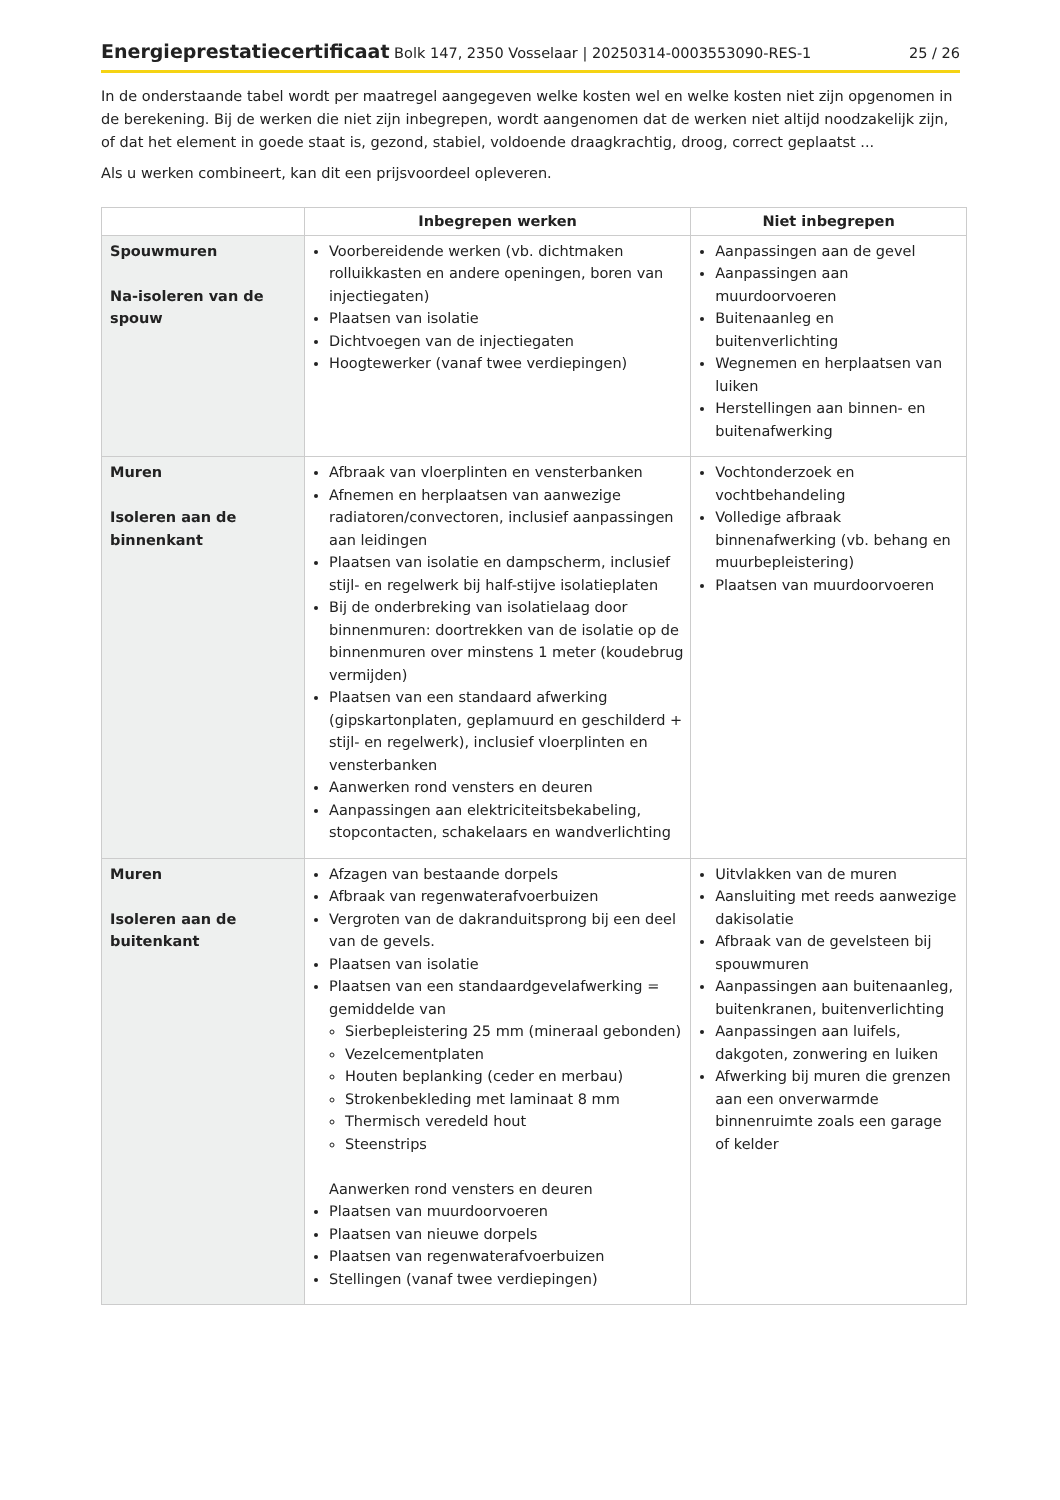Energieprestatiecertificaat Bolk 147, 2350 Vosselaar | 20250314-0003553090-RES-1 25 / 26
In de onderstaande tabel wordt per maatregel aangegeven welke kosten wel en welke kosten niet zijn opgenomen in de berekening. Bij de werken die niet zijn inbegrepen, wordt aangenomen dat de werken niet altijd noodzakelijk zijn, of dat het element in goede staat is, gezond, stabiel, voldoende draagkrachtig, droog, correct geplaatst ...
Als u werken combineert, kan dit een prijsvoordeel opleveren.
| | Inbegrepen werken | Niet inbegrepen |
| --- | --- | --- |
| Spouwmuren Na-isoleren van de spouw | Voorbereidende werken (vb. dichtmaken rolluikkasten en andere openingen, boren van injectiegaten) Plaatsen van isolatie Dichtvoegen van de injectiegaten Hoogtewerker (vanaf twee verdiepingen) | Aanpassingen aan de gevel Aanpassingen aan muurdoorvoeren Buitenaanleg en buitenverlichting Wegnemen en herplaatsen van luiken Herstellingen aan binnen- en buitenafwerking |
| Muren Isoleren aan de binnenkant | Afbraak van vloerplinten en vensterbanken Afnemen en herplaatsen van aanwezige radiatoren/convectoren, inclusief aanpassingen aan leidingen Plaatsen van isolatie en dampscherm, inclusief stijl- en regelwerk bij half-stijve isolatieplaten Bij de onderbreking van isolatielaag door binnenmuren: doortrekken van de isolatie op de binnenmuren over minstens 1 meter (koudebrug vermijden) Plaatsen van een standaard afwerking (gipskartonplaten, geplamuurd en geschilderd + stijl- en regelwerk), inclusief vloerplinten en vensterbanken Aanwerken rond vensters en deuren Aanpassingen aan elektriciteitsbekabeling, stopcontacten, schakelaars en wandverlichting | Vochtonderzoek en vochtbehandeling Volledige afbraak binnenafwerking (vb. behang en muurbepleistering) Plaatsen van muurdoorvoeren |
| Muren Isoleren aan de buitenkant | Afzagen van bestaande dorpels Afbraak van regenwaterafvoerbuizen Vergroten van de dakranduitsprong bij een deel van de gevels. Plaatsen van isolatie Plaatsen van een standaardgevelafwerking = gemiddelde van Sierbepleistering 25 mm (mineraal gebonden) Vezelcementplaten Houten beplanking (ceder en merbau) Strokenbekleding met laminaat 8 mm Thermisch veredeld hout Steenstrips Aanwerken rond vensters en deuren Plaatsen van muurdoorvoeren Plaatsen van nieuwe dorpels Plaatsen van regenwaterafvoerbuizen Stellingen (vanaf twee verdiepingen) | Uitvlakken van de muren Aansluiting met reeds aanwezige dakisolatie Afbraak van de gevelsteen bij spouwmuren Aanpassingen aan buitenaanleg, buitenkranen, buitenverlichting Aanpassingen aan luifels, dakgoten, zonwering en luiken Afwerking bij muren die grenzen aan een onverwarmde binnenruimte zoals een garage of kelder |